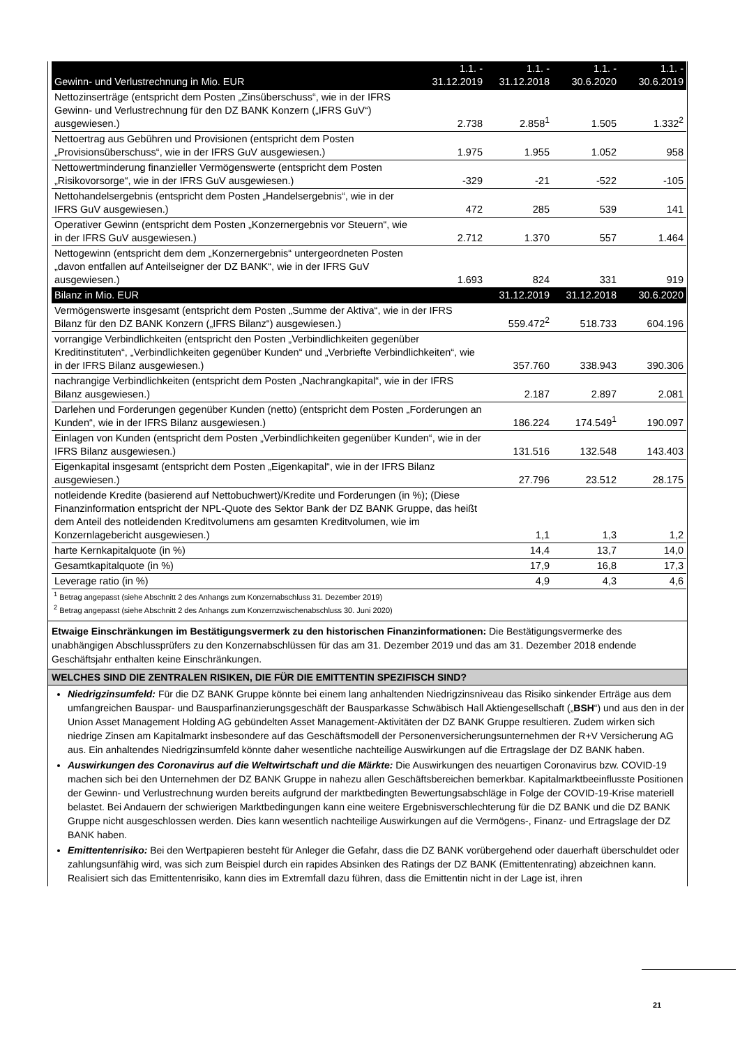| Gewinn- und Verlustrechnung in Mio. EUR | 1.1. - 31.12.2019 | 1.1. - 31.12.2018 | 1.1. - 30.6.2020 | 1.1. - 30.6.2019 |
| --- | --- | --- | --- | --- |
| Nettozinserträge (entspricht dem Posten „Zinsüberschuss“, wie in der IFRS Gewinn- und Verlustrechnung für den DZ BANK Konzern („IFRS GuV“) ausgewiesen.) | 2.738 | 2.858<sup>1</sup> | 1.505 | 1.332<sup>2</sup> |
| Nettoertrag aus Gebühren und Provisionen (entspricht dem Posten „Provisionsüberschuss“, wie in der IFRS GuV ausgewiesen.) | 1.975 | 1.955 | 1.052 | 958 |
| Nettowertminderung finanzieller Vermögenswerte (entspricht dem Posten „Risikovorsorge“, wie in der IFRS GuV ausgewiesen.) | -329 | -21 | -522 | -105 |
| Nettohandelsergebnis (entspricht dem Posten „Handelsergebnis“, wie in der IFRS GuV ausgewiesen.) | 472 | 285 | 539 | 141 |
| Operativer Gewinn (entspricht dem Posten „Konzernergebnis vor Steuern“, wie in der IFRS GuV ausgewiesen.) | 2.712 | 1.370 | 557 | 1.464 |
| Nettogewinn (entspricht dem dem „Konzernergebnis“ untergeordneten Posten „davon entfallen auf Anteilseigner der DZ BANK“, wie in der IFRS GuV ausgewiesen.) | 1.693 | 824 | 331 | 919 |
| Bilanz in Mio. EUR | | 31.12.2019 | 31.12.2018 | 30.6.2020 |
| Vermögenswerte insgesamt (entspricht dem Posten „Summe der Aktiva“, wie in der IFRS Bilanz für den DZ BANK Konzern („IFRS Bilanz“) ausgewiesen.) | | 559.472<sup>2</sup> | 518.733 | 604.196 |
| vorrangige Verbindlichkeiten (entspricht den Posten „Verbindlichkeiten gegenüber Kreditinstituten“, „Verbindlichkeiten gegenüber Kunden“ und „Verbriefte Verbindlichkeiten“, wie in der IFRS Bilanz ausgewiesen.) | | 357.760 | 338.943 | 390.306 |
| nachrangige Verbindlichkeiten (entspricht dem Posten „Nachrangkapital“, wie in der IFRS Bilanz ausgewiesen.) | | 2.187 | 2.897 | 2.081 |
| Darlehen und Forderungen gegenüber Kunden (netto) (entspricht dem Posten „Forderungen an Kunden“, wie in der IFRS Bilanz ausgewiesen.) | | 186.224 | 174.549<sup>1</sup> | 190.097 |
| Einlagen von Kunden (entspricht dem Posten „Verbindlichkeiten gegenüber Kunden“, wie in der IFRS Bilanz ausgewiesen.) | | 131.516 | 132.548 | 143.403 |
| Eigenkapital insgesamt (entspricht dem Posten „Eigenkapital“, wie in der IFRS Bilanz ausgewiesen.) | | 27.796 | 23.512 | 28.175 |
| notleidende Kredite (basierend auf Nettobuchwert)/Kredite und Forderungen (in %); (Diese Finanzinformation entspricht der NPL-Quote des Sektor Bank der DZ BANK Gruppe, das heißt dem Anteil des notleidenden Kreditvolumens am gesamten Kreditvolumen, wie im Konzernlagebericht ausgewiesen.) | | 1,1 | 1,3 | 1,2 |
| harte Kernkapitalquote (in %) | | 14,4 | 13,7 | 14,0 |
| Gesamtkapitalquote (in %) | | 17,9 | 16,8 | 17,3 |
| Leverage ratio (in %) | | 4,9 | 4,3 | 4,6 |
<sup>1</sup> Betrag angepasst (siehe Abschnitt 2 des Anhangs zum Konzernabschluss 31. Dezember 2019)
<sup>2</sup> Betrag angepasst (siehe Abschnitt 2 des Anhangs zum Konzernzwischenabschluss 30. Juni 2020)
Etwaige Einschränkungen im Bestätigungsvermerk zu den historischen Finanzinformationen: Die Bestätigungsvermerke des unabhängigen Abschlussprüfers zu den Konzernabschlüssen für das am 31. Dezember 2019 und das am 31. Dezember 2018 endende Geschäftsjahr enthalten keine Einschränkungen.
WELCHES SIND DIE ZENTRALEN RISIKEN, DIE FÜR DIE EMITTENTIN SPEZIFISCH SIND?
Niedrigzinsumfeld: Für die DZ BANK Gruppe könnte bei einem lang anhaltenden Niedrigzinsniveau das Risiko sinkender Erträge aus dem umfangreichen Bauspar- und Bausparfinanzierungsgeschäft der Bausparkasse Schwäbisch Hall Aktiengesellschaft („BSH“) und aus den in der Union Asset Management Holding AG gebündelten Asset Management-Aktivitäten der DZ BANK Gruppe resultieren. Zudem wirken sich niedrige Zinsen am Kapitalmarkt insbesondere auf das Geschäftsmodell der Personenversicherungsunternehmen der R+V Versicherung AG aus. Ein anhaltendes Niedrigzinsumfeld könnte daher wesentliche nachteilige Auswirkungen auf die Ertragslage der DZ BANK haben.
Auswirkungen des Coronavirus auf die Weltwirtschaft und die Märkte: Die Auswirkungen des neuartigen Coronavirus bzw. COVID-19 machen sich bei den Unternehmen der DZ BANK Gruppe in nahezu allen Geschäftsbereichen bemerkbar. Kapitalmarktbeeinflusste Positionen der Gewinn- und Verlustrechnung wurden bereits aufgrund der marktbedingten Bewertungsabschläge in Folge der COVID-19-Krise materiell belastet. Bei Andauern der schwierigen Marktbedingungen kann eine weitere Ergebnisverschlechterung für die DZ BANK und die DZ BANK Gruppe nicht ausgeschlossen werden. Dies kann wesentlich nachteilige Auswirkungen auf die Vermögens-, Finanz- und Ertragslage der DZ BANK haben.
Emittentenrisiko: Bei den Wertpapieren besteht für Anleger die Gefahr, dass die DZ BANK vorübergehend oder dauerhaft überschuldet oder zahlungsunfähig wird, was sich zum Beispiel durch ein rapides Absinken des Ratings der DZ BANK (Emittentenrating) abzeichnen kann. Realisiert sich das Emittentenrisiko, kann dies im Extremfall dazu führen, dass die Emittentin nicht in der Lage ist, ihren
21